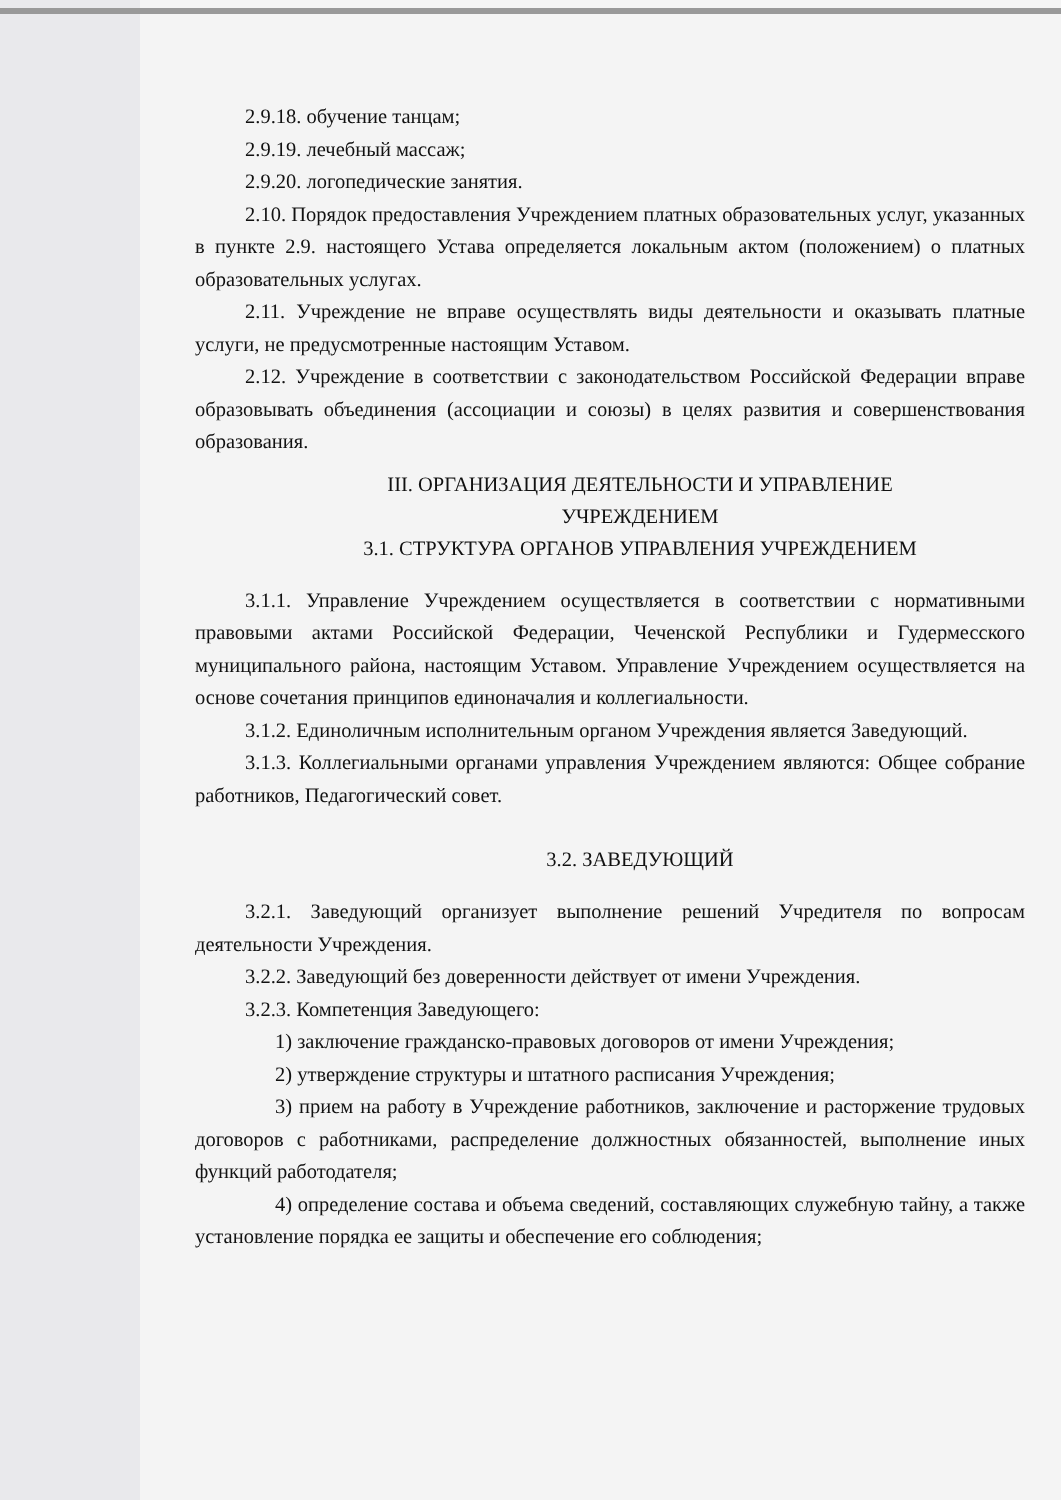2.9.18. обучение танцам;
2.9.19. лечебный массаж;
2.9.20. логопедические занятия.
2.10. Порядок предоставления Учреждением платных образовательных услуг, указанных в пункте 2.9. настоящего Устава определяется локальным актом (положением) о платных образовательных услугах.
2.11. Учреждение не вправе осуществлять виды деятельности и оказывать платные услуги, не предусмотренные настоящим Уставом.
2.12. Учреждение в соответствии с законодательством Российской Федерации вправе образовывать объединения (ассоциации и союзы) в целях развития и совершенствования образования.
III. ОРГАНИЗАЦИЯ ДЕЯТЕЛЬНОСТИ И УПРАВЛЕНИЕ
УЧРЕЖДЕНИЕМ
3.1. СТРУКТУРА ОРГАНОВ УПРАВЛЕНИЯ УЧРЕЖДЕНИЕМ
3.1.1. Управление Учреждением осуществляется в соответствии с нормативными правовыми актами Российской Федерации, Чеченской Республики и Гудермесского муниципального района, настоящим Уставом. Управление Учреждением осуществляется на основе сочетания принципов единоначалия и коллегиальности.
3.1.2. Единоличным исполнительным органом Учреждения является Заведующий.
3.1.3. Коллегиальными органами управления Учреждением являются: Общее собрание работников, Педагогический совет.
3.2. ЗАВЕДУЮЩИЙ
3.2.1. Заведующий организует выполнение решений Учредителя по вопросам деятельности Учреждения.
3.2.2. Заведующий без доверенности действует от имени Учреждения.
3.2.3. Компетенция Заведующего:
1) заключение гражданско-правовых договоров от имени Учреждения;
2) утверждение структуры и штатного расписания Учреждения;
3) прием на работу в Учреждение работников, заключение и расторжение трудовых договоров с работниками, распределение должностных обязанностей, выполнение иных функций работодателя;
4) определение состава и объема сведений, составляющих служебную тайну, а также установление порядка ее защиты и обеспечение его соблюдения;